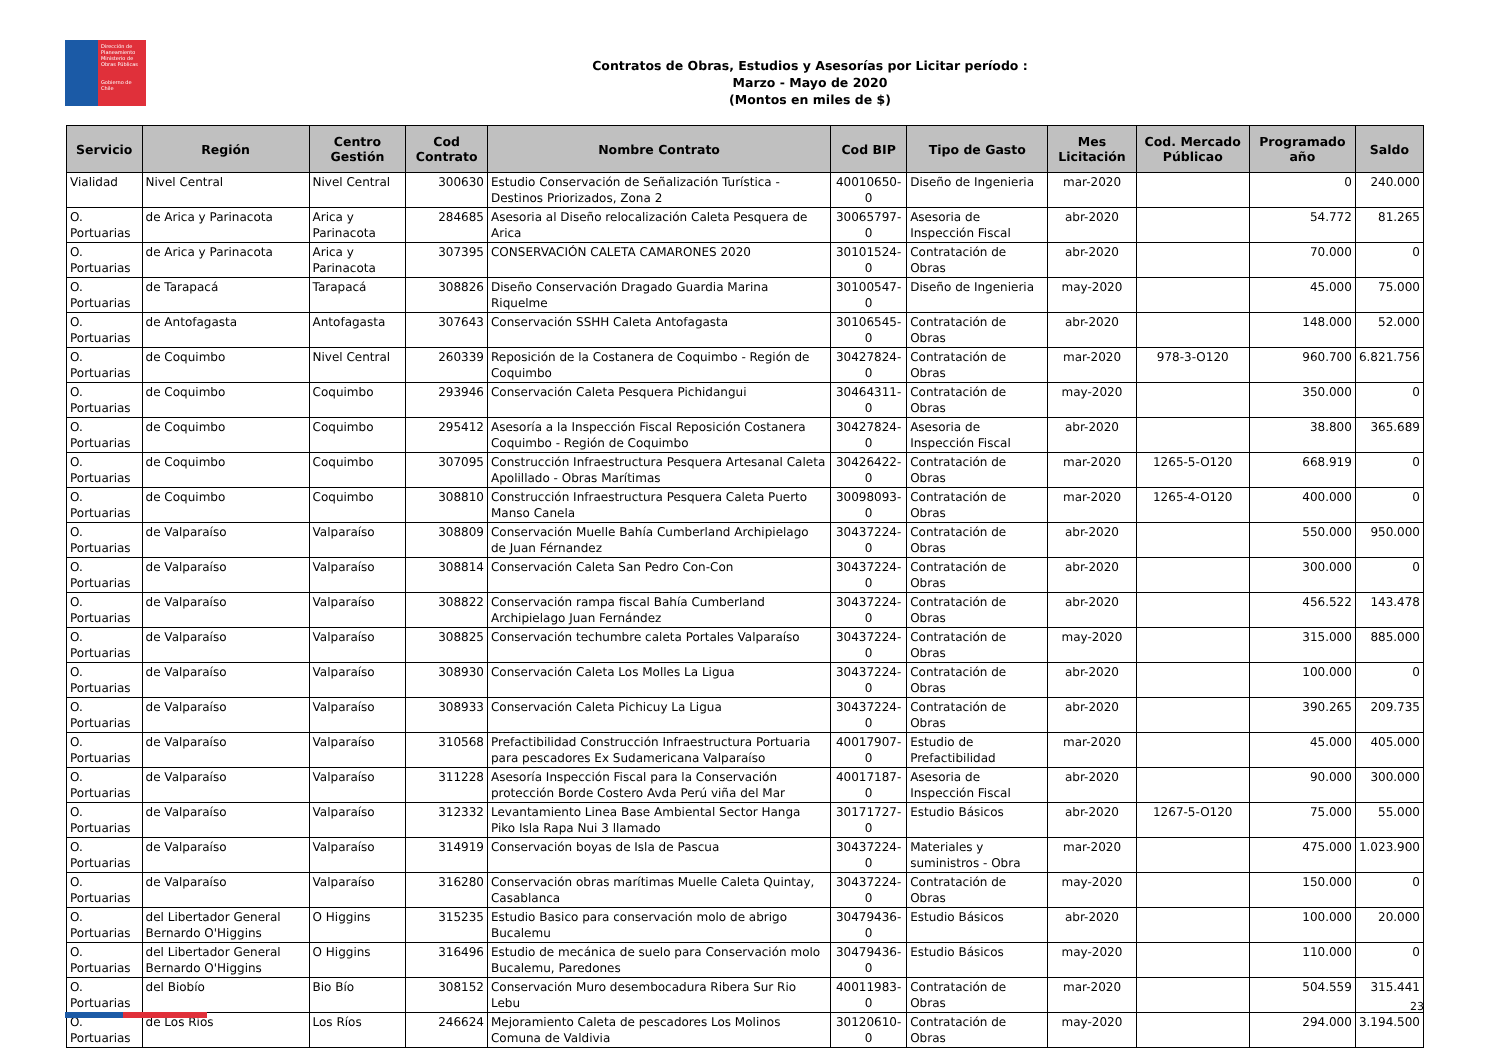Dirección de Planeamiento
Ministerio de Obras Públicas
Gobierno de Chile
Contratos de Obras, Estudios y Asesorías por Licitar período :
Marzo - Mayo de 2020
(Montos en miles de $)
| Servicio | Región | Centro Gestión | Cod Contrato | Nombre Contrato | Cod BIP | Tipo de Gasto | Mes Licitación | Cod. Mercado Públicao | Programado año | Saldo |
| --- | --- | --- | --- | --- | --- | --- | --- | --- | --- | --- |
| Vialidad | Nivel Central | Nivel Central | 300630 | Estudio Conservación de Señalización Turística - Destinos Priorizados, Zona 2 | 40010650-0 | Diseño de Ingenieria | mar-2020 | | 0 | 240.000 |
| O. Portuarias | de Arica y Parinacota | Arica y Parinacota | 284685 | Asesoria al Diseño relocalización Caleta Pesquera de Arica | 30065797-0 | Asesoria de Inspección Fiscal | abr-2020 | | 54.772 | 81.265 |
| O. Portuarias | de Arica y Parinacota | Arica y Parinacota | 307395 | CONSERVACIÓN CALETA CAMARONES 2020 | 30101524-0 | Contratación de Obras | abr-2020 | | 70.000 | 0 |
| O. Portuarias | de Tarapacá | Tarapacá | 308826 | Diseño Conservación Dragado Guardia Marina Riquelme | 30100547-0 | Diseño de Ingenieria | may-2020 | | 45.000 | 75.000 |
| O. Portuarias | de Antofagasta | Antofagasta | 307643 | Conservación SSHH Caleta Antofagasta | 30106545-0 | Contratación de Obras | abr-2020 | | 148.000 | 52.000 |
| O. Portuarias | de Coquimbo | Nivel Central | 260339 | Reposición de la Costanera de Coquimbo - Región de Coquimbo | 30427824-0 | Contratación de Obras | mar-2020 | 978-3-O120 | 960.700 | 6.821.756 |
| O. Portuarias | de Coquimbo | Coquimbo | 293946 | Conservación Caleta Pesquera Pichidangui | 30464311-0 | Contratación de Obras | may-2020 | | 350.000 | 0 |
| O. Portuarias | de Coquimbo | Coquimbo | 295412 | Asesoría a la Inspección Fiscal Reposición Costanera Coquimbo - Región de Coquimbo | 30427824-0 | Asesoria de Inspección Fiscal | abr-2020 | | 38.800 | 365.689 |
| O. Portuarias | de Coquimbo | Coquimbo | 307095 | Construcción Infraestructura Pesquera Artesanal Caleta Apolillado - Obras Marítimas | 30426422-0 | Contratación de Obras | mar-2020 | 1265-5-O120 | 668.919 | 0 |
| O. Portuarias | de Coquimbo | Coquimbo | 308810 | Construcción Infraestructura Pesquera Caleta Puerto Manso Canela | 30098093-0 | Contratación de Obras | mar-2020 | 1265-4-O120 | 400.000 | 0 |
| O. Portuarias | de Valparaíso | Valparaíso | 308809 | Conservación Muelle Bahía Cumberland Archipielago de Juan Férnandez | 30437224-0 | Contratación de Obras | abr-2020 | | 550.000 | 950.000 |
| O. Portuarias | de Valparaíso | Valparaíso | 308814 | Conservación Caleta San Pedro Con-Con | 30437224-0 | Contratación de Obras | abr-2020 | | 300.000 | 0 |
| O. Portuarias | de Valparaíso | Valparaíso | 308822 | Conservación rampa fiscal Bahía Cumberland Archipielago Juan Fernández | 30437224-0 | Contratación de Obras | abr-2020 | | 456.522 | 143.478 |
| O. Portuarias | de Valparaíso | Valparaíso | 308825 | Conservación techumbre caleta Portales Valparaíso | 30437224-0 | Contratación de Obras | may-2020 | | 315.000 | 885.000 |
| O. Portuarias | de Valparaíso | Valparaíso | 308930 | Conservación Caleta Los Molles La Ligua | 30437224-0 | Contratación de Obras | abr-2020 | | 100.000 | 0 |
| O. Portuarias | de Valparaíso | Valparaíso | 308933 | Conservación Caleta Pichicuy La Ligua | 30437224-0 | Contratación de Obras | abr-2020 | | 390.265 | 209.735 |
| O. Portuarias | de Valparaíso | Valparaíso | 310568 | Prefactibilidad Construcción Infraestructura Portuaria para pescadores Ex Sudamericana Valparaíso | 40017907-0 | Estudio de Prefactibilidad | mar-2020 | | 45.000 | 405.000 |
| O. Portuarias | de Valparaíso | Valparaíso | 311228 | Asesoría Inspección Fiscal para la Conservación protección Borde Costero Avda Perú viña del Mar | 40017187-0 | Asesoria de Inspección Fiscal | abr-2020 | | 90.000 | 300.000 |
| O. Portuarias | de Valparaíso | Valparaíso | 312332 | Levantamiento Linea Base Ambiental Sector Hanga Piko Isla Rapa Nui 3 llamado | 30171727-0 | Estudio Básicos | abr-2020 | 1267-5-O120 | 75.000 | 55.000 |
| O. Portuarias | de Valparaíso | Valparaíso | 314919 | Conservación boyas de Isla de Pascua | 30437224-0 | Materiales y suministros - Obra | mar-2020 | | 475.000 | 1.023.900 |
| O. Portuarias | de Valparaíso | Valparaíso | 316280 | Conservación obras marítimas Muelle Caleta Quintay, Casablanca | 30437224-0 | Contratación de Obras | may-2020 | | 150.000 | 0 |
| O. Portuarias | del Libertador General Bernardo O'Higgins | O Higgins | 315235 | Estudio Basico para conservación molo de abrigo Bucalemu | 30479436-0 | Estudio Básicos | abr-2020 | | 100.000 | 20.000 |
| O. Portuarias | del Libertador General Bernardo O'Higgins | O Higgins | 316496 | Estudio de mecánica de suelo para Conservación molo Bucalemu, Paredones | 30479436-0 | Estudio Básicos | may-2020 | | 110.000 | 0 |
| O. Portuarias | del Biobío | Bio Bío | 308152 | Conservación Muro desembocadura Ribera Sur Rio Lebu | 40011983-0 | Contratación de Obras | mar-2020 | | 504.559 | 315.441 |
| O. Portuarias | de Los Ríos | Los Ríos | 246624 | Mejoramiento Caleta de pescadores Los Molinos Comuna de Valdivia | 30120610-0 | Contratación de Obras | may-2020 | | 294.000 | 3.194.500 |
23